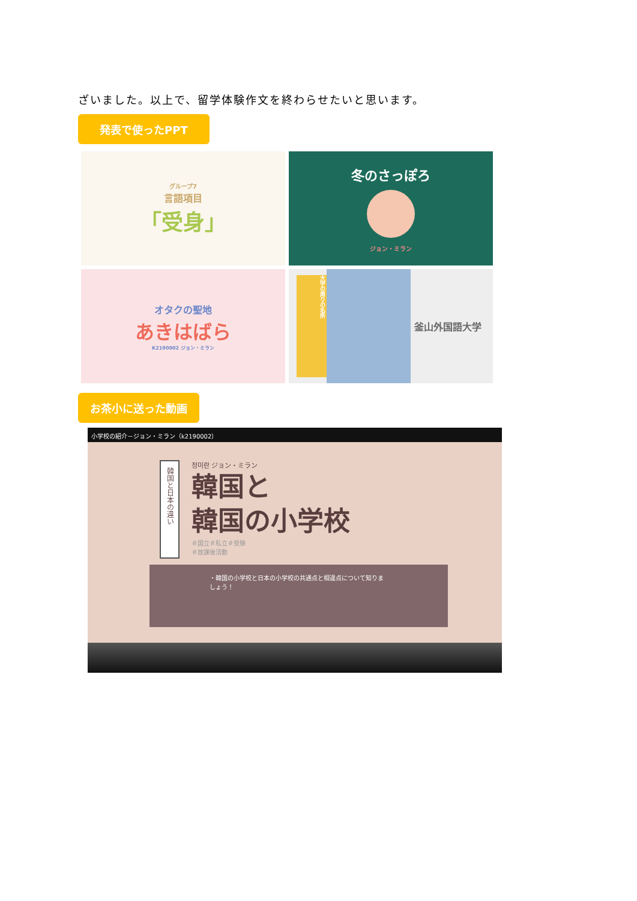ざいました。以上で、留学体験作文を終わらせたいと思います。
発表で使ったPPT
グループ7
言語項目
「受身」
冬のさっぽろ
ジョン・ミラン
オタクの聖地
あきはばら
K2190002 ジョン・ミラン
大学の周りの名所
釜山外国語大学
お茶小に送った動画
小学校の紹介－ジョン・ミラン（k2190002）
韓国と日本の違い
정미란 ジョン・ミラン
韓国と
韓国の小学校
＃国立＃私立＃受験
＃放課後活動
・韓国の小学校と日本の小学校の共通点と相違点について知りましょう！